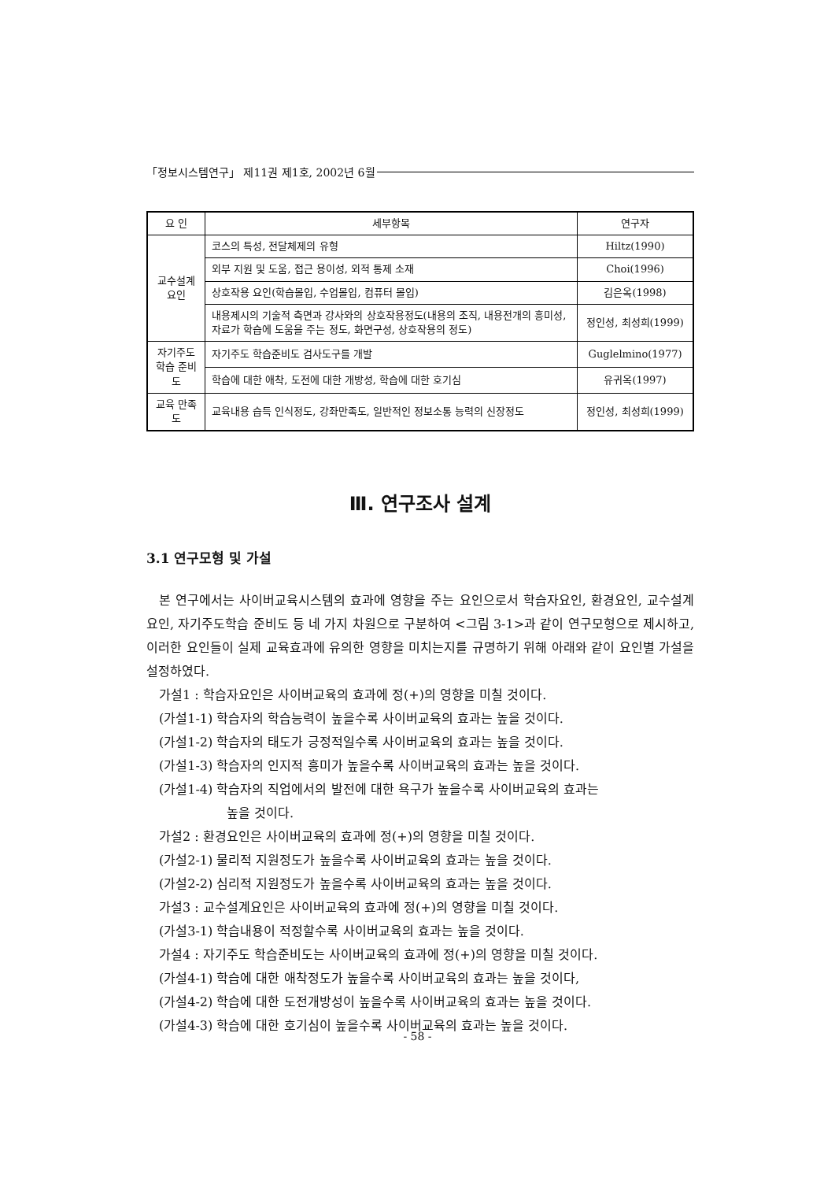「정보시스템연구」 제11권 제1호, 2002년 6월
| 요 인 | 세부항목 | 연구자 |
| --- | --- | --- |
| 교수설계 요인 | 코스의 특성, 전달체제의 유형 | Hiltz(1990) |
| | 외부 지원 및 도움, 접근 용이성, 외적 통제 소재 | Choi(1996) |
| | 상호작용 요인(학습몰입, 수업몰입, 컴퓨터 몰입) | 김은옥(1998) |
| | 내용제시의 기술적 측면과 강사와의 상호작용정도(내용의 조직, 내용전개의 흥미성, 자료가 학습에 도움을 주는 정도, 화면구성, 상호작용의 정도) | 정인성, 최성희(1999) |
| 자기주도 학습 준비도 | 자기주도 학습준비도 검사도구를 개발 | Guglelmino(1977) |
| | 학습에 대한 애착, 도전에 대한 개방성, 학습에 대한 호기심 | 유귀옥(1997) |
| 교육 만족도 | 교육내용 습득 인식정도, 강좌만족도, 일반적인 정보소통 능력의 신장정도 | 정인성, 최성희(1999) |
Ⅲ. 연구조사 설계
3.1 연구모형 및 가설
본 연구에서는 사이버교육시스템의 효과에 영향을 주는 요인으로서 학습자요인, 환경요인, 교수설계요인, 자기주도학습 준비도 등 네 가지 차원으로 구분하여 <그림 3-1>과 같이 연구모형으로 제시하고, 이러한 요인들이 실제 교육효과에 유의한 영향을 미치는지를 규명하기 위해 아래와 같이 요인별 가설을 설정하였다.
가설1 : 학습자요인은 사이버교육의 효과에 정(+)의 영향을 미칠 것이다.
(가설1-1) 학습자의 학습능력이 높을수록 사이버교육의 효과는 높을 것이다.
(가설1-2) 학습자의 태도가 긍정적일수록 사이버교육의 효과는 높을 것이다.
(가설1-3) 학습자의 인지적 흥미가 높을수록 사이버교육의 효과는 높을 것이다.
(가설1-4) 학습자의 직업에서의 발전에 대한 욕구가 높을수록 사이버교육의 효과는
높을 것이다.
가설2 : 환경요인은 사이버교육의 효과에 정(+)의 영향을 미칠 것이다.
(가설2-1) 물리적 지원정도가 높을수록 사이버교육의 효과는 높을 것이다.
(가설2-2) 심리적 지원정도가 높을수록 사이버교육의 효과는 높을 것이다.
가설3 : 교수설계요인은 사이버교육의 효과에 정(+)의 영향을 미칠 것이다.
(가설3-1) 학습내용이 적정할수록 사이버교육의 효과는 높을 것이다.
가설4 : 자기주도 학습준비도는 사이버교육의 효과에 정(+)의 영향을 미칠 것이다.
(가설4-1) 학습에 대한 애착정도가 높을수록 사이버교육의 효과는 높을 것이다,
(가설4-2) 학습에 대한 도전개방성이 높을수록 사이버교육의 효과는 높을 것이다.
(가설4-3) 학습에 대한 호기심이 높을수록 사이버교육의 효과는 높을 것이다.
- 58 -